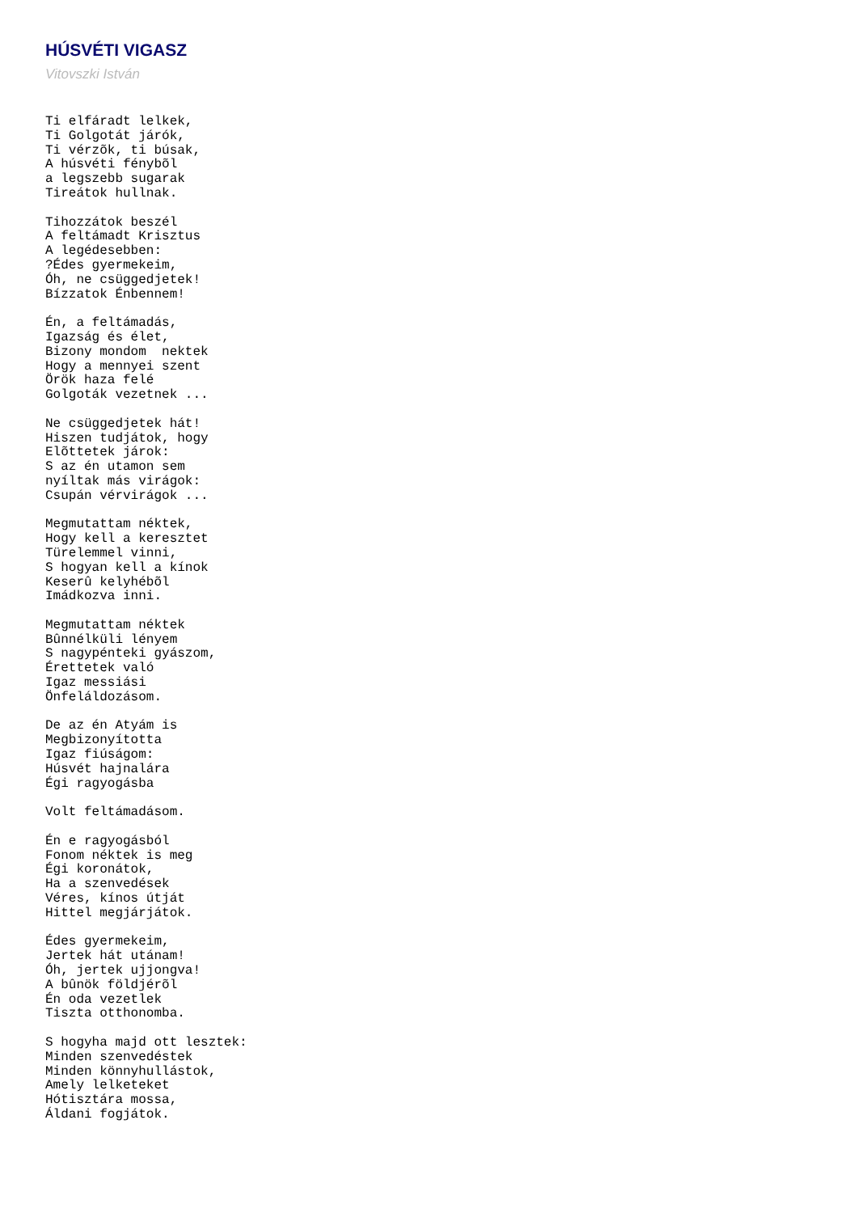HÚSVÉTI VIGASZ
Vitovszki István
Ti elfáradt lelkek,
Ti Golgotát járók,
Ti vérzõk, ti búsak,
A húsvéti fénybõl
a legszebb sugarak
Tireátok hullnak.

Tihozzátok beszél
A feltámadt Krisztus
A legédesebben:
?Édes gyermekeim,
Óh, ne csüggedjetek!
Bízzatok Énbennem!

Én, a feltámadás,
Igazság és élet,
Bizony mondom  nektek
Hogy a mennyei szent
Örök haza felé
Golgoták vezetnek ...

Ne csüggedjetek hát!
Hiszen tudjátok, hogy
Elõttetek járok:
S az én utamon sem
nyíltak más virágok:
Csupán vérvirágok ...

Megmutattam néktek,
Hogy kell a keresztet
Türelemmel vinni,
S hogyan kell a kínok
Keserû kelyhébõl
Imádkozva inni.

Megmutattam néktek
Bûnnélküli lényem
S nagypénteki gyászom,
Érettetek való
Igaz messiási
Önfeláldozásom.

De az én Atyám is
Megbizonyította
Igaz fiúságom:
Húsvét hajnalára
Égi ragyogásba

Volt feltámadásom.

Én e ragyogásból
Fonom néktek is meg
Égi koronátok,
Ha a szenvedések
Véres, kínos útját
Hittel megjárjátok.

Édes gyermekeim,
Jertek hát utánam!
Óh, jertek ujjongva!
A bûnök földjérõl
Én oda vezetlek
Tiszta otthonomba.

S hogyha majd ott lesztek:
Minden szenvedéstek
Minden könnyhullástok,
Amely lelketeket
Hótisztára mossa,
Áldani fogjátok.